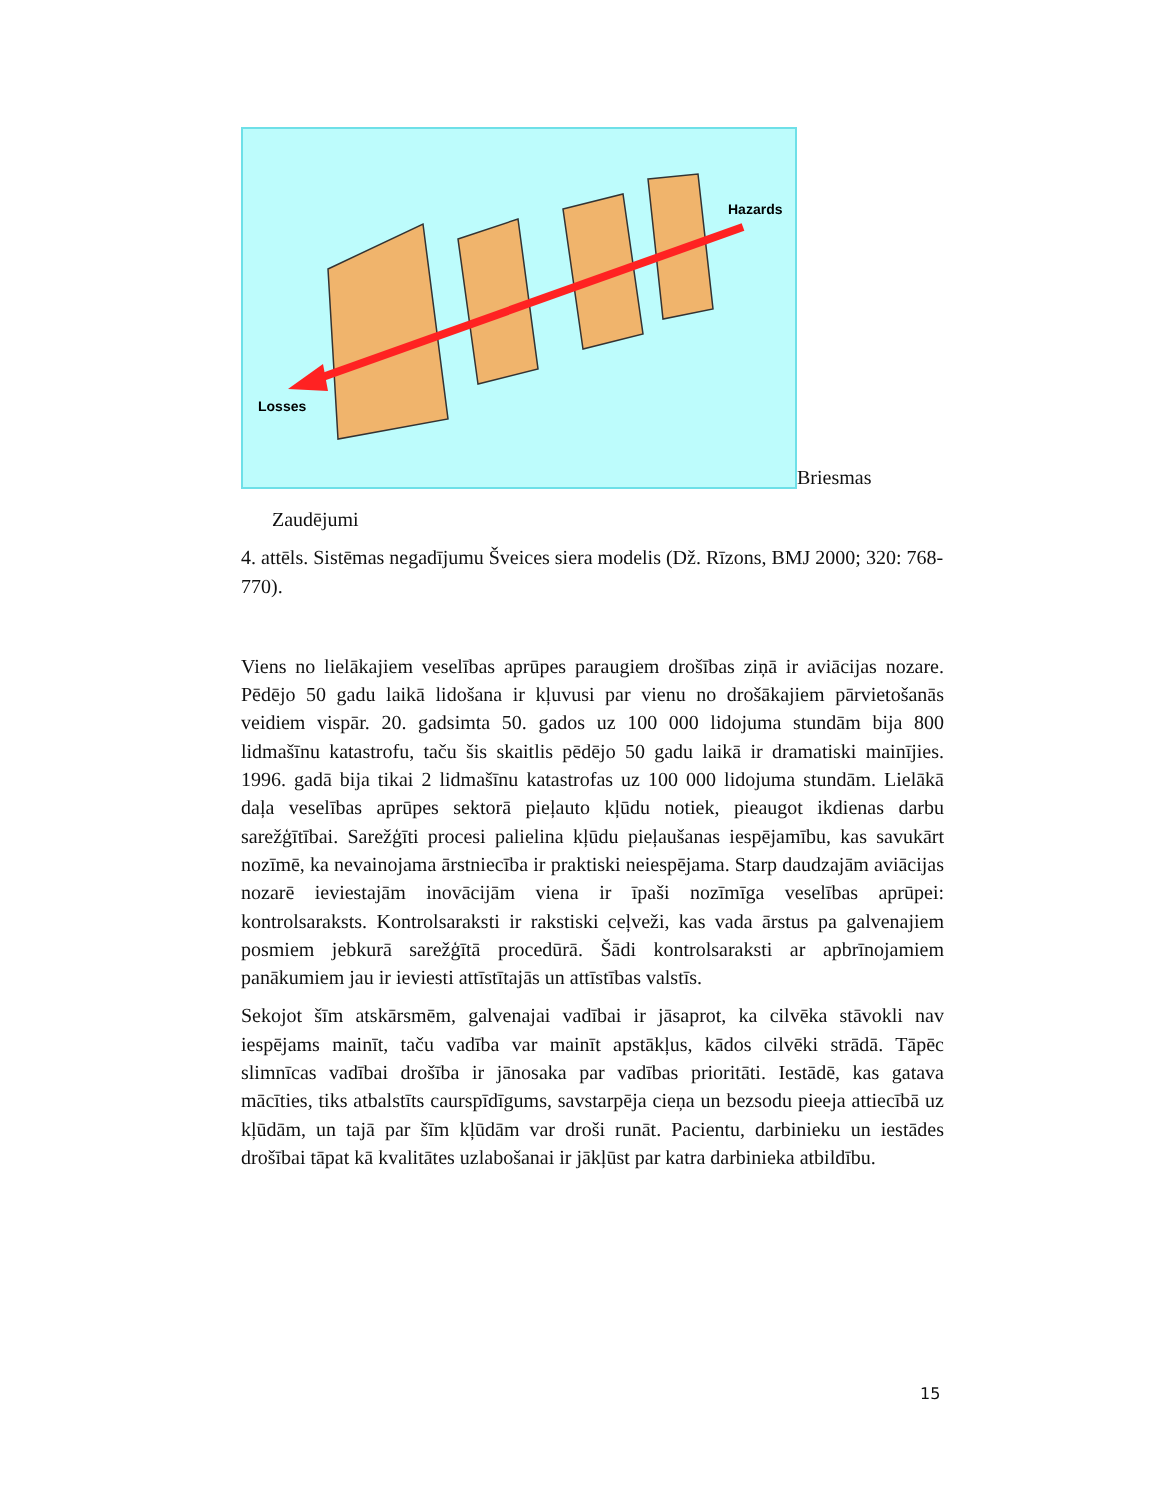Hazards
Losses
Briesmas
Zaudējumi
4. attēls. Sistēmas negadījumu Šveices siera modelis (Dž. Rīzons, BMJ 2000; 320: 768-770).
Viens no lielākajiem veselības aprūpes paraugiem drošības ziņā ir aviācijas nozare. Pēdējo 50 gadu laikā lidošana ir kļuvusi par vienu no drošākajiem pārvietošanās veidiem vispār. 20. gadsimta 50. gados uz 100 000 lidojuma stundām bija 800 lidmašīnu katastrofu, taču šis skaitlis pēdējo 50 gadu laikā ir dramatiski mainījies. 1996. gadā bija tikai 2 lidmašīnu katastrofas uz 100 000 lidojuma stundām. Lielākā daļa veselības aprūpes sektorā pieļauto kļūdu notiek, pieaugot ikdienas darbu sarežģītībai. Sarežģīti procesi palielina kļūdu pieļaušanas iespējamību, kas savukārt nozīmē, ka nevainojama ārstniecība ir praktiski neiespējama. Starp daudzajām aviācijas nozarē ieviestajām inovācijām viena ir īpaši nozīmīga veselības aprūpei: kontrolsaraksts. Kontrolsaraksti ir rakstiski ceļveži, kas vada ārstus pa galvenajiem posmiem jebkurā sarežģītā procedūrā. Šādi kontrolsaraksti ar apbrīnojamiem panākumiem jau ir ieviesti attīstītajās un attīstības valstīs.
Sekojot šīm atskārsmēm, galvenajai vadībai ir jāsaprot, ka cilvēka stāvokli nav iespējams mainīt, taču vadība var mainīt apstākļus, kādos cilvēki strādā. Tāpēc slimnīcas vadībai drošība ir jānosaka par vadības prioritāti. Iestādē, kas gatava mācīties, tiks atbalstīts caurspīdīgums, savstarpēja cieņa un bezsodu pieeja attiecībā uz kļūdām, un tajā par šīm kļūdām var droši runāt. Pacientu, darbinieku un iestādes drošībai tāpat kā kvalitātes uzlabošanai ir jākļūst par katra darbinieka atbildību.
15